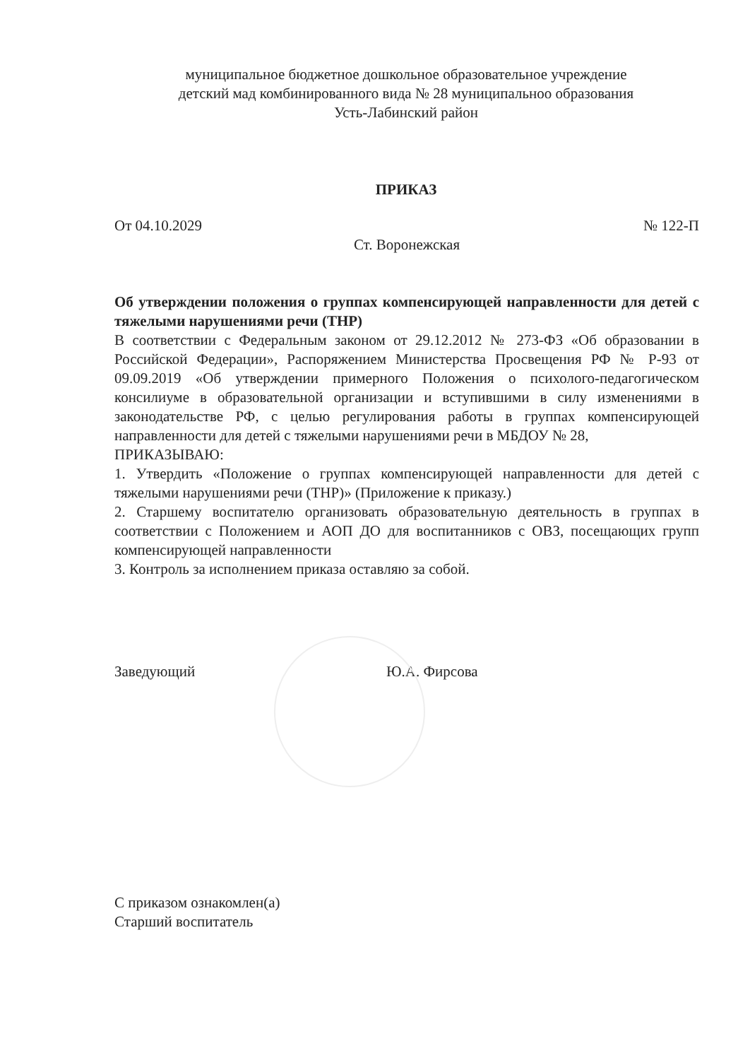муниципальное бюджетное дошкольное образовательное учреждение
детский мад комбинированного вида № 28 муниципальноо образования
Усть-Лабинский район
ПРИКАЗ
От 04.10.2029 № 122-П
Ст. Воронежская
Об утверждении положения о группах компенсирующей направленности для детей с тяжелыми нарушениями речи (ТНР)
В соответствии с Федеральным законом от 29.12.2012 № 273-ФЗ «Об образовании в Российской Федерации», Распоряжением Министерства Просвещения РФ № Р-93 от 09.09.2019 «Об утверждении примерного Положения о психолого-педагогическом консилиуме в образовательной организации и вступившими в силу изменениями в законодательстве РФ, с целью регулирования работы в группах компенсирующей направленности для детей с тяжелыми нарушениями речи в МБДОУ № 28,
ПРИКАЗЫВАЮ:
1. Утвердить «Положение о группах компенсирующей направленности для детей с тяжелыми нарушениями речи (ТНР)» (Приложение к приказу.)
2. Старшему воспитателю организовать образовательную деятельность в группах в соответствии с Положением и АОП ДО для воспитанников с ОВЗ, посещающих групп компенсирующей направленности
3. Контроль за исполнением приказа оставляю за собой.
Заведующий Ю.А. Фирсова
С приказом ознакомлен(а)
Старший воспитатель